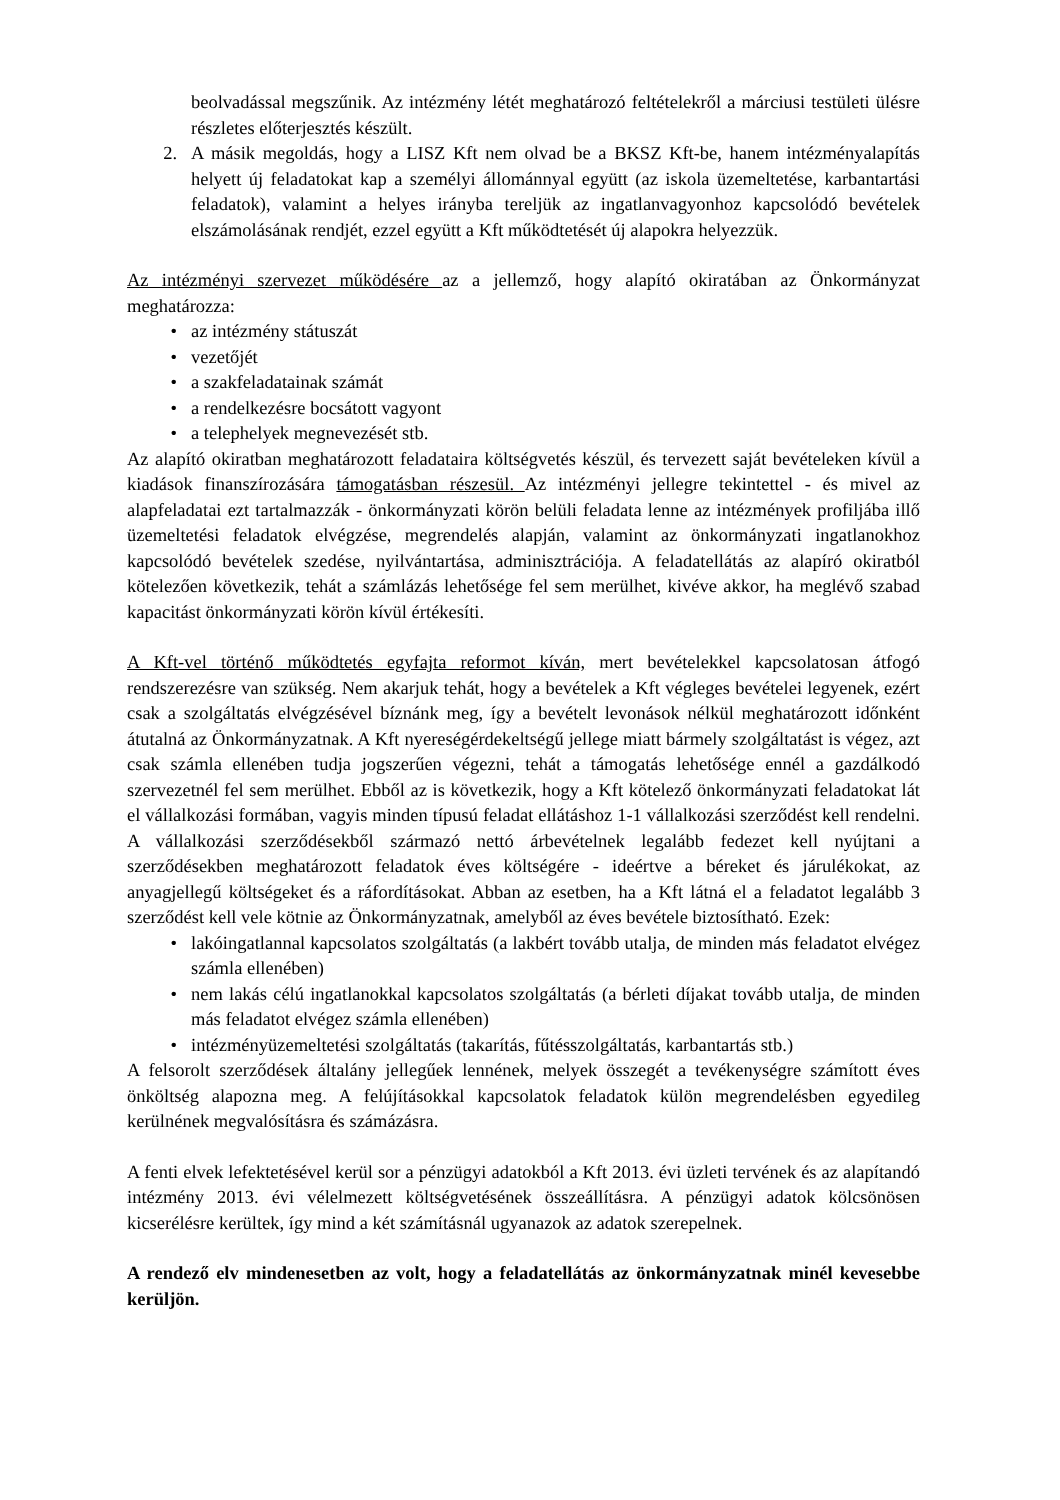beolvadással megszűnik. Az intézmény létét meghatározó feltételekről a márciusi testületi ülésre részletes előterjesztés készült.
2. A másik megoldás, hogy a LISZ Kft nem olvad be a BKSZ Kft-be, hanem intézményalapítás helyett új feladatokat kap a személyi állománnyal együtt (az iskola üzemeltetése, karbantartási feladatok), valamint a helyes irányba tereljük az ingatlanvagyonhoz kapcsolódó bevételek elszámolásának rendjét, ezzel együtt a Kft működtetését új alapokra helyezzük.
Az intézményi szervezet működésére az a jellemző, hogy alapító okiratában az Önkormányzat meghatározza:
• az intézmény státuszát
• vezetőjét
• a szakfeladatainak számát
• a rendelkezésre bocsátott vagyont
• a telephelyek megnevezését stb.
Az alapító okiratban meghatározott feladataira költségvetés készül, és tervezett saját bevételeken kívül a kiadások finanszírozására támogatásban részesül. Az intézményi jellegre tekintettel - és mivel az alapfeladatai ezt tartalmazzák - önkormányzati körön belüli feladata lenne az intézmények profiljába illő üzemeltetési feladatok elvégzése, megrendelés alapján, valamint az önkormányzati ingatlanokhoz kapcsolódó bevételek szedése, nyilvántartása, adminisztrációja. A feladatellátás az alapíró okiratból kötelezően következik, tehát a számlázás lehetősége fel sem merülhet, kivéve akkor, ha meglévő szabad kapacitást önkormányzati körön kívül értékesíti.
A Kft-vel történő működtetés egyfajta reformot kíván, mert bevételekkel kapcsolatosan átfogó rendszerezésre van szükség. Nem akarjuk tehát, hogy a bevételek a Kft végleges bevételei legyenek, ezért csak a szolgáltatás elvégzésével bíznánk meg, így a bevételt levonások nélkül meghatározott időnként átutalná az Önkormányzatnak. A Kft nyereségérdekeltségű jellege miatt bármely szolgáltatást is végez, azt csak számla ellenében tudja jogszerűen végezni, tehát a támogatás lehetősége ennél a gazdálkodó szervezetnél fel sem merülhet. Ebből az is következik, hogy a Kft kötelező önkormányzati feladatokat lát el vállalkozási formában, vagyis minden típusú feladat ellátáshoz 1-1 vállalkozási szerződést kell rendelni. A vállalkozási szerződésekből származó nettó árbevételnek legalább fedezet kell nyújtani a szerződésekben meghatározott feladatok éves költségére - ideértve a béreket és járulékokat, az anyagjellegű költségeket és a ráfordításokat. Abban az esetben, ha a Kft látná el a feladatot legalább 3 szerződést kell vele kötnie az Önkormányzatnak, amelyből az éves bevétele biztosítható. Ezek:
• lakóingatlannal kapcsolatos szolgáltatás (a lakbért tovább utalja, de minden más feladatot elvégez számla ellenében)
• nem lakás célú ingatlanokkal kapcsolatos szolgáltatás (a bérleti díjakat tovább utalja, de minden más feladatot elvégez számla ellenében)
• intézményüzemeltetési szolgáltatás (takarítás, fűtésszolgáltatás, karbantartás stb.)
A felsorolt szerződések általány jellegűek lennének, melyek összegét a tevékenységre számított éves önköltség alapozna meg. A felújításokkal kapcsolatok feladatok külön megrendelésben egyedileg kerülnének megvalósításra és számázásra.
A fenti elvek lefektetésével kerül sor a pénzügyi adatokból a Kft 2013. évi üzleti tervének és az alapítandó intézmény 2013. évi vélelmezett költségvetésének összeállításra. A pénzügyi adatok kölcsönösen kicserélésre kerültek, így mind a két számításnál ugyanazok az adatok szerepelnek.
A rendező elv mindenesetben az volt, hogy a feladatellátás az önkormányzatnak minél kevesebbe kerüljön.